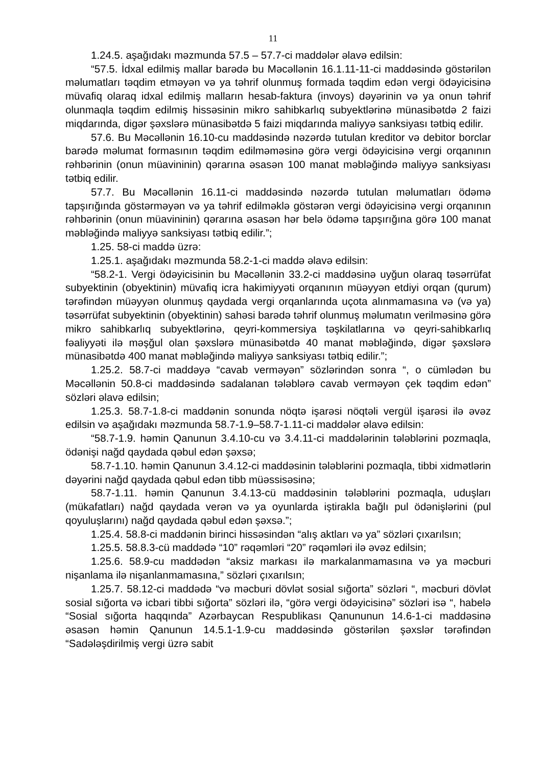11
1.24.5. aşağıdakı məzmunda 57.5 – 57.7-ci maddələr əlavə edilsin:
“57.5. İdxal edilmiş mallar barədə bu Məcəllənin 16.1.11-11-ci maddəsində göstərilən məlumatları təqdim etməyən və ya təhrif olunmuş formada təqdim edən vergi ödəyicisinə müvafiq olaraq idxal edilmiş malların hesab-faktura (invoys) dəyərinin və ya onun təhrif olunmaqla təqdim edilmiş hissəsinin mikro sahibkarlıq subyektlərinə münasibətdə 2 faizi miqdarında, digər şəxslərə münasibətdə 5 faizi miqdarında maliyyə sanksiyası tətbiq edilir.
57.6. Bu Məcəllənin 16.10-cu maddəsində nəzərdə tutulan kreditor və debitor borclar barədə məlumat formasının təqdim edilməməsinə görə vergi ödəyicisinə vergi orqanının rəhbərinin (onun müavininin) qərarına əsasən 100 manat məbləğində maliyyə sanksiyası tətbiq edilir.
57.7. Bu Məcəllənin 16.11-ci maddəsində nəzərdə tutulan məlumatları ödəmə tapşırığında göstərməyən və ya təhrif edilməklə göstərən vergi ödəyicisinə vergi orqanının rəhbərinin (onun müavininin) qərarına əsasən hər belə ödəmə tapşırığına görə 100 manat məbləğində maliyyə sanksiyası tətbiq edilir.”;
1.25. 58-ci maddə üzrə:
1.25.1. aşağıdakı məzmunda 58.2-1-ci maddə əlavə edilsin:
“58.2-1. Vergi ödəyicisinin bu Məcəllənin 33.2-ci maddəsinə uyğun olaraq təsərrüfat subyektinin (obyektinin) müvafiq icra hakimiyyəti orqanının müəyyən etdiyi orqan (qurum) tərəfindən müəyyən olunmuş qaydada vergi orqanlarında uçota alınmamasına və (və ya) təsərrüfat subyektinin (obyektinin) sahəsi barədə təhrif olunmuş məlumatın verilməsinə görə mikro sahibkarlıq subyektlərinə, qeyri-kommersiya təşkilatlarına və qeyri-sahibkarlıq fəaliyyəti ilə məşğul olan şəxslərə münasibətdə 40 manat məbləğində, digər şəxslərə münasibətdə 400 manat məbləğində maliyyə sanksiyası tətbiq edilir.”;
1.25.2. 58.7-ci maddəyə “cavab verməyən” sözlərindən sonra “, o cümlədən bu Məcəllənin 50.8-ci maddəsində sadalanan tələblərə cavab verməyən çek təqdim edən” sözləri əlavə edilsin;
1.25.3. 58.7-1.8-ci maddənin sonunda nöqtə işarəsi nöqtəli vergül işarəsi ilə əvəz edilsin və aşağıdakı məzmunda 58.7-1.9–58.7-1.11-ci maddələr əlavə edilsin:
“58.7-1.9. həmin Qanunun 3.4.10-cu və 3.4.11-ci maddələrinin tələblərini pozmaqla, ödənişi nağd qaydada qəbul edən şəxsə;
58.7-1.10. həmin Qanunun 3.4.12-ci maddəsinin tələblərini pozmaqla, tibbi xidmətlərin dəyərini nağd qaydada qəbul edən tibb müəssisəsinə;
58.7-1.11. həmin Qanunun 3.4.13-cü maddəsinin tələblərini pozmaqla, uduşları (mükafatları) nağd qaydada verən və ya oyunlarda iştirakla bağlı pul ödənişlərini (pul qoyuluşlarını) nağd qaydada qəbul edən şəxsə.”;
1.25.4. 58.8-ci maddənin birinci hissəsindən “alış aktları və ya” sözləri çıxarılsın;
1.25.5. 58.8.3-cü maddədə “10” rəqəmləri “20” rəqəmləri ilə əvəz edilsin;
1.25.6. 58.9-cu maddədən “aksiz markası ilə markalanmamasına və ya məcburi nişanlama ilə nişanlanmamasına,” sözləri çıxarılsın;
1.25.7. 58.12-ci maddədə “və məcburi dövlət sosial sığorta” sözləri “, məcburi dövlət sosial sığorta və icbari tibbi sığorta” sözləri ilə, “görə vergi ödəyicisinə” sözləri isə “, habelə “Sosial sığorta haqqında” Azərbaycan Respublikası Qanununun 14.6-1-ci maddəsinə əsasən həmin Qanunun 14.5.1-1.9-cu maddəsində göstərilən şəxslər tərəfindən “Sadələşdirilmiş vergi üzrə sabit